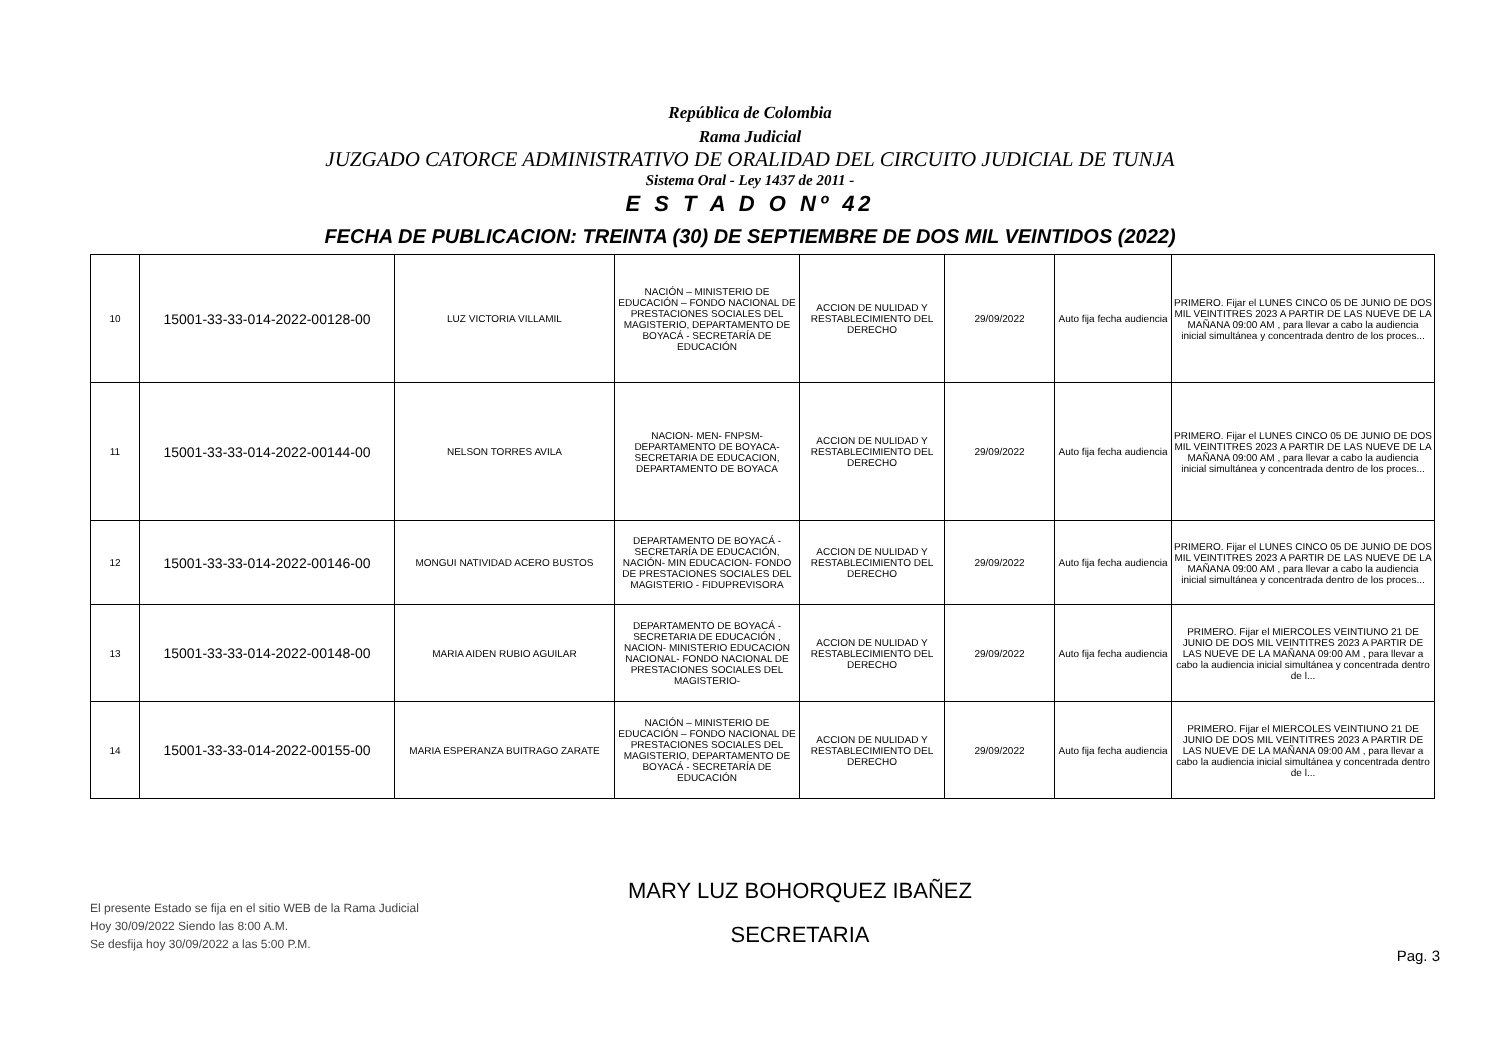República de Colombia
Rama Judicial
JUZGADO CATORCE ADMINISTRATIVO DE ORALIDAD DEL CIRCUITO JUDICIAL DE TUNJA
Sistema Oral - Ley 1437 de 2011 -
E S T A D O Nº 42
FECHA DE PUBLICACION: TREINTA (30) DE SEPTIEMBRE DE DOS MIL VEINTIDOS (2022)
| 10 | 15001-33-33-014-2022-00128-00 | LUZ VICTORIA VILLAMIL | NACIÓN – MINISTERIO DE EDUCACIÓN – FONDO NACIONAL DE PRESTACIONES SOCIALES DEL MAGISTERIO, DEPARTAMENTO DE BOYACÁ - SECRETARÍA DE EDUCACIÓN | ACCION DE NULIDAD Y RESTABLECIMIENTO DEL DERECHO | 29/09/2022 | Auto fija fecha audiencia | PRIMERO. Fijar el LUNES CINCO 05 DE JUNIO DE DOS MIL VEINTITRES 2023 A PARTIR DE LAS NUEVE DE LA MAÑANA 09:00 AM , para llevar a cabo la audiencia inicial simultánea y concentrada dentro de los proces... |
| 11 | 15001-33-33-014-2022-00144-00 | NELSON TORRES AVILA | NACION- MEN- FNPSM- DEPARTAMENTO DE BOYACA- SECRETARIA DE EDUCACION, DEPARTAMENTO DE BOYACA | ACCION DE NULIDAD Y RESTABLECIMIENTO DEL DERECHO | 29/09/2022 | Auto fija fecha audiencia | PRIMERO. Fijar el LUNES CINCO 05 DE JUNIO DE DOS MIL VEINTITRES 2023 A PARTIR DE LAS NUEVE DE LA MAÑANA 09:00 AM , para llevar a cabo la audiencia inicial simultánea y concentrada dentro de los proces... |
| 12 | 15001-33-33-014-2022-00146-00 | MONGUI NATIVIDAD ACERO BUSTOS | DEPARTAMENTO DE BOYACÁ - SECRETARÍA DE EDUCACIÓN, NACIÓN- MIN EDUCACION- FONDO DE PRESTACIONES SOCIALES DEL MAGISTERIO - FIDUPREVISORA | ACCION DE NULIDAD Y RESTABLECIMIENTO DEL DERECHO | 29/09/2022 | Auto fija fecha audiencia | PRIMERO. Fijar el LUNES CINCO 05 DE JUNIO DE DOS MIL VEINTITRES 2023 A PARTIR DE LAS NUEVE DE LA MAÑANA 09:00 AM , para llevar a cabo la audiencia inicial simultánea y concentrada dentro de los proces... |
| 13 | 15001-33-33-014-2022-00148-00 | MARIA AIDEN RUBIO AGUILAR | DEPARTAMENTO DE BOYACÁ - SECRETARIA DE EDUCACIÓN , NACION- MINISTERIO EDUCACION NACIONAL- FONDO NACIONAL DE PRESTACIONES SOCIALES DEL MAGISTERIO- | ACCION DE NULIDAD Y RESTABLECIMIENTO DEL DERECHO | 29/09/2022 | Auto fija fecha audiencia | PRIMERO. Fijar el MIERCOLES VEINTIUNO 21 DE JUNIO DE DOS MIL VEINTITRES 2023 A PARTIR DE LAS NUEVE DE LA MAÑANA 09:00 AM , para llevar a cabo la audiencia inicial simultánea y concentrada dentro de l... |
| 14 | 15001-33-33-014-2022-00155-00 | MARIA ESPERANZA BUITRAGO ZARATE | NACIÓN – MINISTERIO DE EDUCACIÓN – FONDO NACIONAL DE PRESTACIONES SOCIALES DEL MAGISTERIO, DEPARTAMENTO DE BOYACÁ - SECRETARÍA DE EDUCACIÓN | ACCION DE NULIDAD Y RESTABLECIMIENTO DEL DERECHO | 29/09/2022 | Auto fija fecha audiencia | PRIMERO. Fijar el MIERCOLES VEINTIUNO 21 DE JUNIO DE DOS MIL VEINTITRES 2023 A PARTIR DE LAS NUEVE DE LA MAÑANA 09:00 AM , para llevar a cabo la audiencia inicial simultánea y concentrada dentro de l... |
El presente Estado se fija en el sitio WEB de la Rama Judicial
Hoy 30/09/2022 Siendo las 8:00 A.M.
Se desfija hoy 30/09/2022 a las 5:00 P.M.
MARY LUZ BOHORQUEZ IBAÑEZ
SECRETARIA
Pag. 3